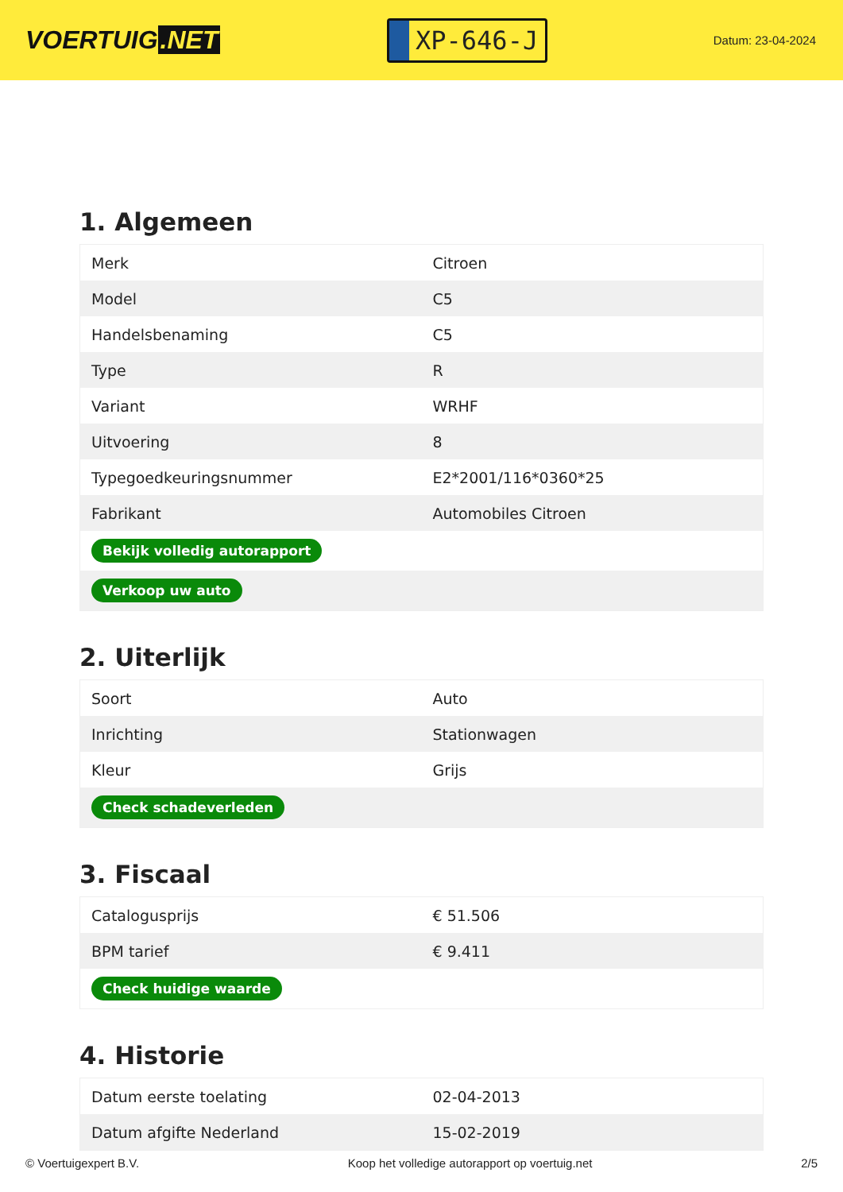VOERTUIG.NET
XP-646-J
Datum: 23-04-2024
1. Algemeen
| Merk | Citroen |
| Model | C5 |
| Handelsbenaming | C5 |
| Type | R |
| Variant | WRHF |
| Uitvoering | 8 |
| Typegoedkeuringsnummer | E2*2001/116*0360*25 |
| Fabrikant | Automobiles Citroen |
| Bekijk volledig autorapport | |
| Verkoop uw auto | |
2. Uiterlijk
| Soort | Auto |
| Inrichting | Stationwagen |
| Kleur | Grijs |
| Check schadeverleden | |
3. Fiscaal
| Catalogusprijs | € 51.506 |
| BPM tarief | € 9.411 |
| Check huidige waarde | |
4. Historie
| Datum eerste toelating | 02-04-2013 |
| Datum afgifte Nederland | 15-02-2019 |
© Voertuigexpert B.V. Koop het volledige autorapport op voertuig.net 2/5